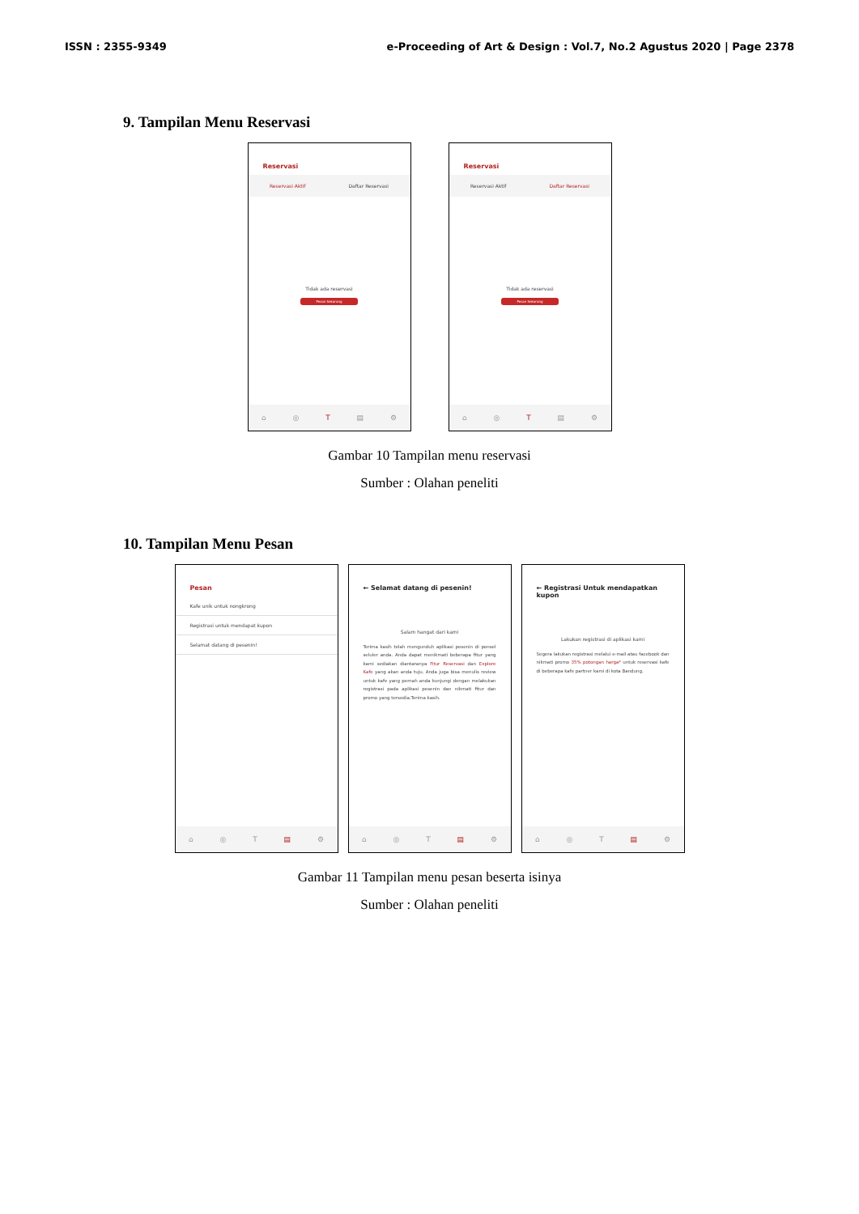ISSN : 2355-9349 e-Proceeding of Art & Design : Vol.7, No.2 Agustus 2020 | Page 2378
9. Tampilan Menu Reservasi
Reservasi
Reservasi Aktif Daftar Reservasi
Tidak ada reservasi
Pesan Sekarang
⌂ ◎ T ▤ ⚙
Reservasi
Reservasi Aktif Daftar Reservasi
Tidak ada reservasi
Pesan Sekarang
⌂ ◎ T ▤ ⚙
Gambar 10 Tampilan menu reservasi
Sumber : Olahan peneliti
10. Tampilan Menu Pesan
Pesan
Kafe unik untuk nongkrong
Registrasi untuk mendapat kupon
Selamat datang di pesenin!
⌂ ◎ T ▤ ⚙
← Selamat datang di pesenin!
Salam hangat dari kami
Terima kasih telah mengunduh aplikasi pesenin di ponsel seluler anda. Anda dapat menikmati beberapa fitur yang kami sediakan diantaranya Fitur Reservasi dan Explore Kafe yang akan anda tuju. Anda juga bisa menulis review untuk kafe yang pernah anda kunjungi dengan melakukan registrasi pada aplikasi pesenin dan nikmati fitur dan promo yang tersedia.Terima kasih.
⌂ ◎ T ▤ ⚙
← Registrasi Untuk mendapatkan kupon
Lakukan registrasi di aplikasi kami
Segera lakukan registrasi melalui e-mail atau facebook dan nikmati promo 35% potongan harga* untuk reservasi kafe di beberapa kafe partner kami di kota Bandung.
⌂ ◎ T ▤ ⚙
Gambar 11 Tampilan menu pesan beserta isinya
Sumber : Olahan peneliti